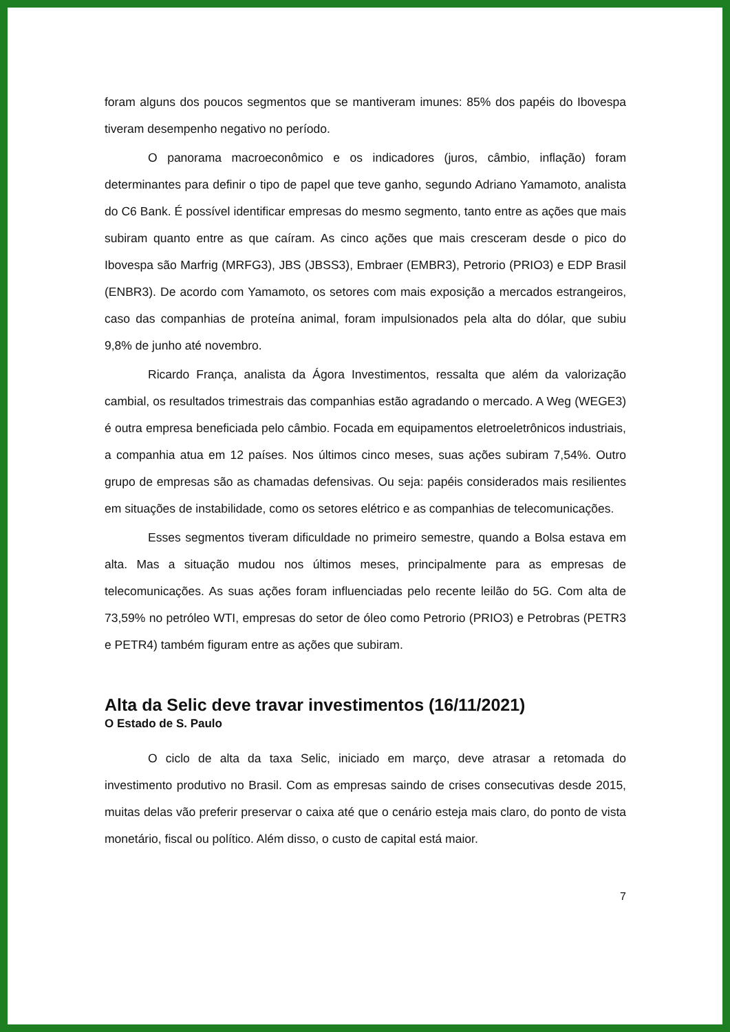foram alguns dos poucos segmentos que se mantiveram imunes: 85% dos papéis do Ibovespa tiveram desempenho negativo no período.
O panorama macroeconômico e os indicadores (juros, câmbio, inflação) foram determinantes para definir o tipo de papel que teve ganho, segundo Adriano Yamamoto, analista do C6 Bank. É possível identificar empresas do mesmo segmento, tanto entre as ações que mais subiram quanto entre as que caíram. As cinco ações que mais cresceram desde o pico do Ibovespa são Marfrig (MRFG3), JBS (JBSS3), Embraer (EMBR3), Petrorio (PRIO3) e EDP Brasil (ENBR3). De acordo com Yamamoto, os setores com mais exposição a mercados estrangeiros, caso das companhias de proteína animal, foram impulsionados pela alta do dólar, que subiu 9,8% de junho até novembro.
Ricardo França, analista da Ágora Investimentos, ressalta que além da valorização cambial, os resultados trimestrais das companhias estão agradando o mercado. A Weg (WEGE3) é outra empresa beneficiada pelo câmbio. Focada em equipamentos eletroeletrônicos industriais, a companhia atua em 12 países. Nos últimos cinco meses, suas ações subiram 7,54%. Outro grupo de empresas são as chamadas defensivas. Ou seja: papéis considerados mais resilientes em situações de instabilidade, como os setores elétrico e as companhias de telecomunicações.
Esses segmentos tiveram dificuldade no primeiro semestre, quando a Bolsa estava em alta. Mas a situação mudou nos últimos meses, principalmente para as empresas de telecomunicações. As suas ações foram influenciadas pelo recente leilão do 5G. Com alta de 73,59% no petróleo WTI, empresas do setor de óleo como Petrorio (PRIO3) e Petrobras (PETR3 e PETR4) também figuram entre as ações que subiram.
Alta da Selic deve travar investimentos (16/11/2021)
O Estado de S. Paulo
O ciclo de alta da taxa Selic, iniciado em março, deve atrasar a retomada do investimento produtivo no Brasil. Com as empresas saindo de crises consecutivas desde 2015, muitas delas vão preferir preservar o caixa até que o cenário esteja mais claro, do ponto de vista monetário, fiscal ou político. Além disso, o custo de capital está maior.
7